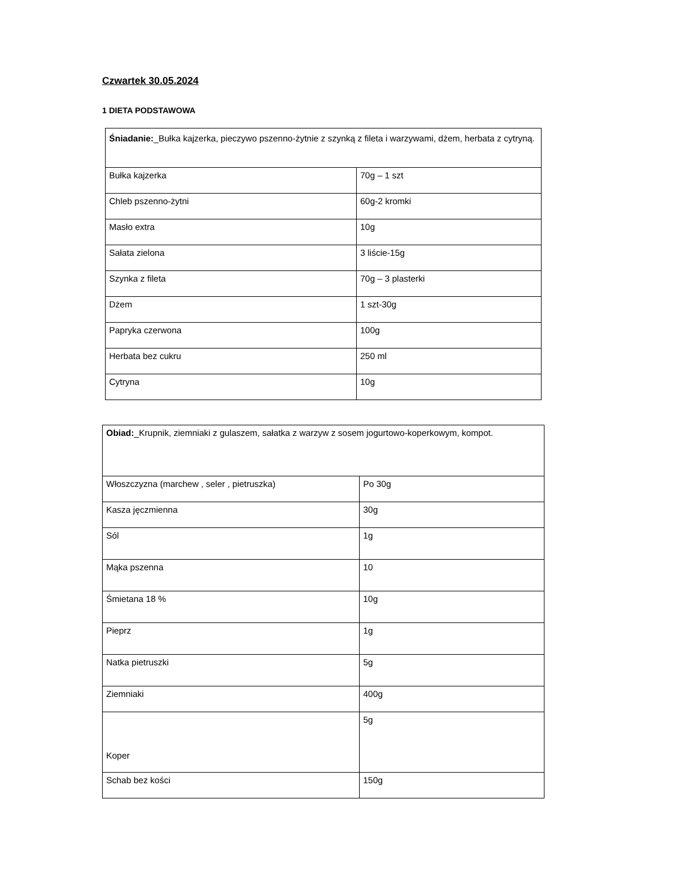Czwartek 30.05.2024
1 DIETA PODSTAWOWA
| Śniadanie: _Bułka kajzerka, pieczywo pszenno-żytnie z szynką z fileta i warzywami, dżem, herbata z cytryną. | |
| Bułka kajzerka | 70g – 1 szt |
| Chleb pszenno-żytni | 60g-2 kromki |
| Masło extra | 10g |
| Sałata zielona | 3 liście-15g |
| Szynka z fileta | 70g – 3 plasterki |
| Dżem | 1 szt-30g |
| Papryka czerwona | 100g |
| Herbata bez cukru | 250 ml |
| Cytryna | 10g |
| Obiad: _Krupnik, ziemniaki z gulaszem, sałatka z warzyw z sosem jogurtowo-koperkowym, kompot. | |
| Włoszczyzna (marchew , seler , pietruszka) | Po 30g |
| Kasza jęczmienna | 30g |
| Sól | 1g |
| Mąka pszenna | 10 |
| Śmietana 18 % | 10g |
| Pieprz | 1g |
| Natka pietruszki | 5g |
| Ziemniaki | 400g |
| Koper | 5g |
| Schab bez kości | 150g |